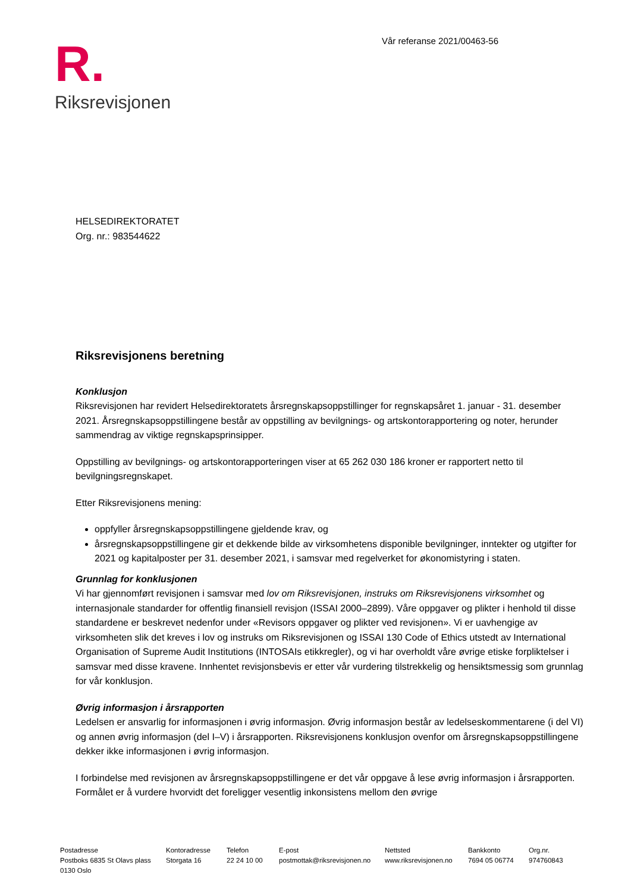R.
Riksrevisjonen
Vår referanse 2021/00463-56
HELSEDIREKTORATET
Org. nr.: 983544622
Riksrevisjonens beretning
Konklusjon
Riksrevisjonen har revidert Helsedirektoratets årsregnskapsoppstillinger for regnskapsåret 1. januar - 31. desember 2021. Årsregnskapsoppstillingene består av oppstilling av bevilgnings- og artskontorapportering og noter, herunder sammendrag av viktige regnskapsprinsipper.
Oppstilling av bevilgnings- og artskontorapporteringen viser at 65 262 030 186 kroner er rapportert netto til bevilgningsregnskapet.
Etter Riksrevisjonens mening:
oppfyller årsregnskapsoppstillingene gjeldende krav, og
årsregnskapsoppstillingene gir et dekkende bilde av virksomhetens disponible bevilgninger, inntekter og utgifter for 2021 og kapitalposter per 31. desember 2021, i samsvar med regelverket for økonomistyring i staten.
Grunnlag for konklusjonen
Vi har gjennomført revisjonen i samsvar med lov om Riksrevisjonen, instruks om Riksrevisjonens virksomhet og internasjonale standarder for offentlig finansiell revisjon (ISSAI 2000–2899). Våre oppgaver og plikter i henhold til disse standardene er beskrevet nedenfor under «Revisors oppgaver og plikter ved revisjonen». Vi er uavhengige av virksomheten slik det kreves i lov og instruks om Riksrevisjonen og ISSAI 130 Code of Ethics utstedt av International Organisation of Supreme Audit Institutions (INTOSAIs etikkregler), og vi har overholdt våre øvrige etiske forpliktelser i samsvar med disse kravene. Innhentet revisjonsbevis er etter vår vurdering tilstrekkelig og hensiktsmessig som grunnlag for vår konklusjon.
Øvrig informasjon i årsrapporten
Ledelsen er ansvarlig for informasjonen i øvrig informasjon. Øvrig informasjon består av ledelseskommentarene (i del VI) og annen øvrig informasjon (del I–V) i årsrapporten. Riksrevisjonens konklusjon ovenfor om årsregnskapsoppstillingene dekker ikke informasjonen i øvrig informasjon.
I forbindelse med revisjonen av årsregnskapsoppstillingene er det vår oppgave å lese øvrig informasjon i årsrapporten. Formålet er å vurdere hvorvidt det foreligger vesentlig inkonsistens mellom den øvrige
Postadresse
Postboks 6835 St Olavs plass
0130 Oslo
Kontoradresse
Storgata 16
Telefon
22 24 10 00
E-post
postmottak@riksrevisjonen.no
Nettsted
www.riksrevisjonen.no
Bankkonto
7694 05 06774
Org.nr.
974760843